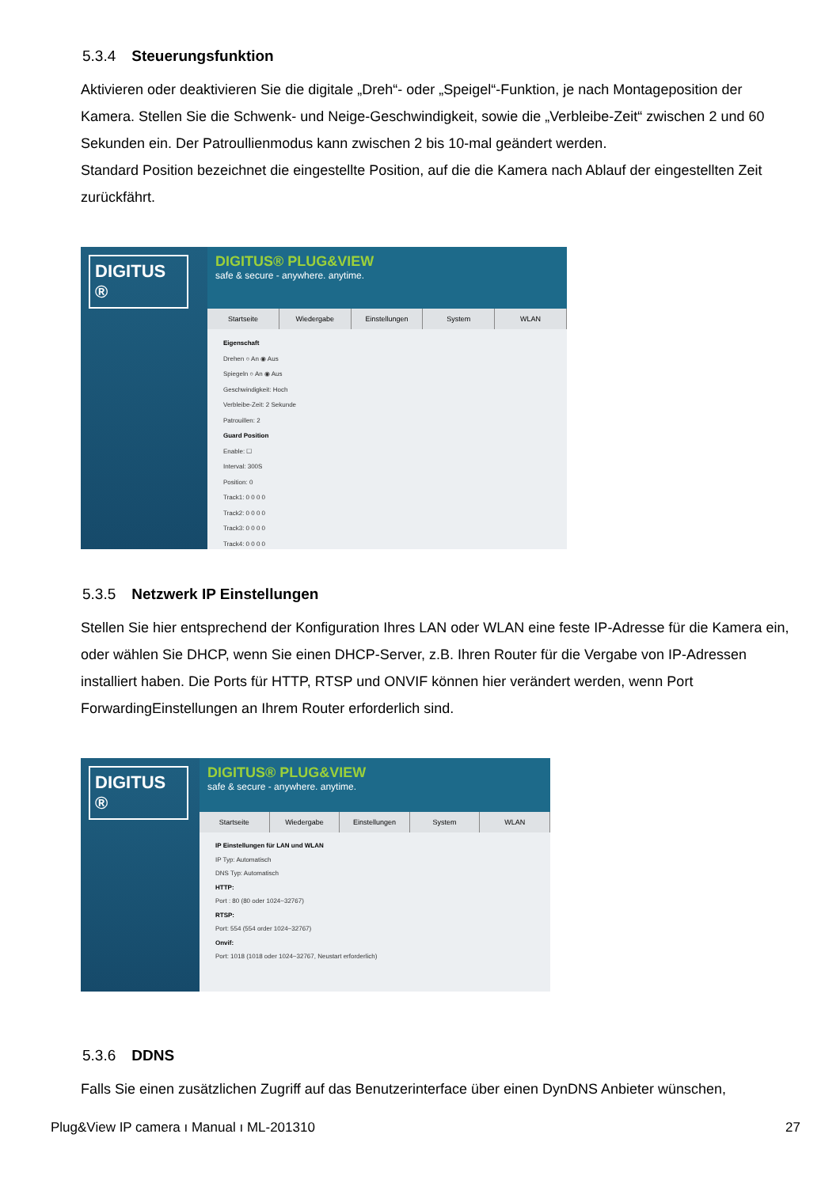5.3.4 Steuerungsfunktion
Aktivieren oder deaktivieren Sie die digitale „Dreh“- oder „Speigel“-Funktion, je nach Montageposition der Kamera. Stellen Sie die Schwenk- und Neige-Geschwindigkeit, sowie die „Verbleibe-Zeit“ zwischen 2 und 60 Sekunden ein. Der Patroullienmodus kann zwischen 2 bis 10-mal geändert werden.
Standard Position bezeichnet die eingestellte Position, auf die die Kamera nach Ablauf der eingestellten Zeit zurückfährt.
DIGITUS ®
DIGITUS® PLUG&VIEW
safe & secure - anywhere. anytime.
Startseite Wiedergabe Einstellungen System WLAN
Eigenschaft
Drehen ○ An ◉ Aus
Spiegeln ○ An ◉ Aus
Geschwindigkeit: Hoch
Verbleibe-Zeit: 2 Sekunde
Patrouillen: 2
Guard Position
Enable: ☐
Interval: 300S
Position: 0
Track1: 0 0 0 0
Track2: 0 0 0 0
Track3: 0 0 0 0
Track4: 0 0 0 0
5.3.5 Netzwerk IP Einstellungen
Stellen Sie hier entsprechend der Konfiguration Ihres LAN oder WLAN eine feste IP-Adresse für die Kamera ein, oder wählen Sie DHCP, wenn Sie einen DHCP-Server, z.B. Ihren Router für die Vergabe von IP-Adressen installiert haben. Die Ports für HTTP, RTSP und ONVIF können hier verändert werden, wenn Port ForwardingEinstellungen an Ihrem Router erforderlich sind.
DIGITUS ®
DIGITUS® PLUG&VIEW
safe & secure - anywhere. anytime.
Startseite Wiedergabe Einstellungen System WLAN
IP Einstellungen für LAN und WLAN
IP Typ: Automatisch
DNS Typ: Automatisch
HTTP:
Port : 80 (80 oder 1024~32767)
RTSP:
Port: 554 (554 order 1024~32767)
Onvif:
Port: 1018 (1018 oder 1024~32767, Neustart erforderlich)
5.3.6 DDNS
Falls Sie einen zusätzlichen Zugriff auf das Benutzerinterface über einen DynDNS Anbieter wünschen,
Plug&View IP camera ı Manual ı ML-201310 27